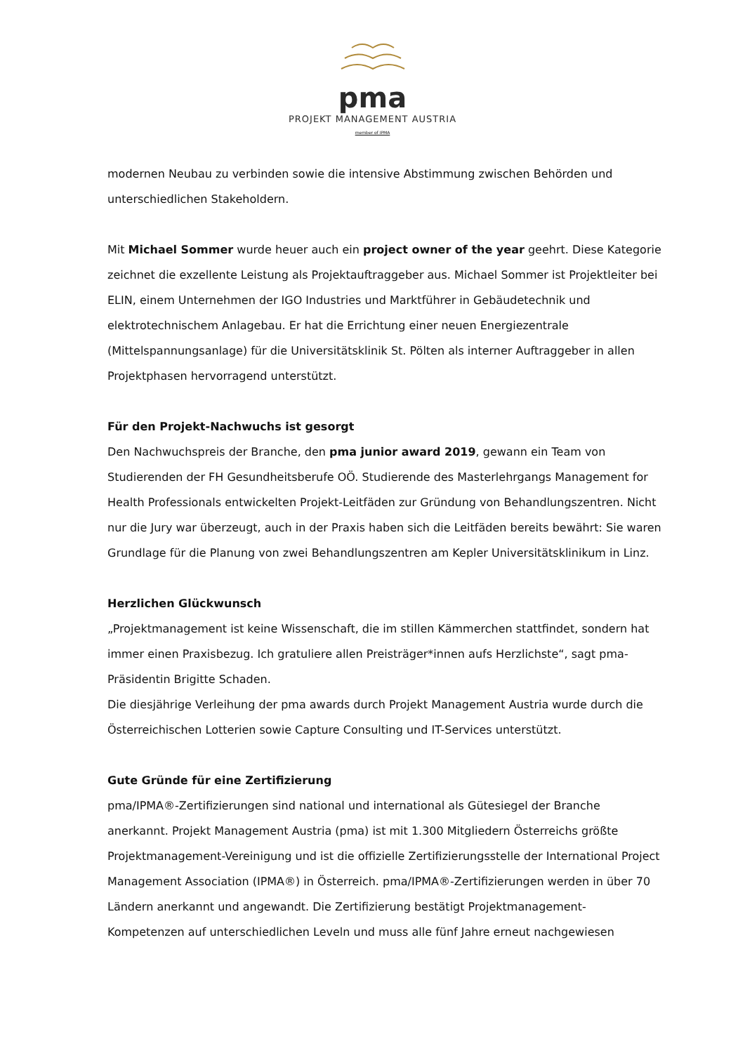pma
PROJEKT MANAGEMENT AUSTRIA
member of IPMA
modernen Neubau zu verbinden sowie die intensive Abstimmung zwischen Behörden und unterschiedlichen Stakeholdern.
Mit Michael Sommer wurde heuer auch ein project owner of the year geehrt. Diese Kategorie zeichnet die exzellente Leistung als Projektauftraggeber aus. Michael Sommer ist Projektleiter bei ELIN, einem Unternehmen der IGO Industries und Marktführer in Gebäudetechnik und elektrotechnischem Anlagebau. Er hat die Errichtung einer neuen Energiezentrale (Mittelspannungsanlage) für die Universitätsklinik St. Pölten als interner Auftraggeber in allen Projektphasen hervorragend unterstützt.
Für den Projekt-Nachwuchs ist gesorgt
Den Nachwuchspreis der Branche, den pma junior award 2019, gewann ein Team von Studierenden der FH Gesundheitsberufe OÖ. Studierende des Masterlehrgangs Management for Health Professionals entwickelten Projekt-Leitfäden zur Gründung von Behandlungszentren. Nicht nur die Jury war überzeugt, auch in der Praxis haben sich die Leitfäden bereits bewährt: Sie waren Grundlage für die Planung von zwei Behandlungszentren am Kepler Universitätsklinikum in Linz.
Herzlichen Glückwunsch
„Projektmanagement ist keine Wissenschaft, die im stillen Kämmerchen stattfindet, sondern hat immer einen Praxisbezug. Ich gratuliere allen Preisträger*innen aufs Herzlichste“, sagt pma-Präsidentin Brigitte Schaden.
Die diesjährige Verleihung der pma awards durch Projekt Management Austria wurde durch die Österreichischen Lotterien sowie Capture Consulting und IT-Services unterstützt.
Gute Gründe für eine Zertifizierung
pma/IPMA®-Zertifizierungen sind national und international als Gütesiegel der Branche anerkannt. Projekt Management Austria (pma) ist mit 1.300 Mitgliedern Österreichs größte Projektmanagement-Vereinigung und ist die offizielle Zertifizierungsstelle der International Project Management Association (IPMA®) in Österreich. pma/IPMA®-Zertifizierungen werden in über 70 Ländern anerkannt und angewandt. Die Zertifizierung bestätigt Projektmanagement-Kompetenzen auf unterschiedlichen Leveln und muss alle fünf Jahre erneut nachgewiesen